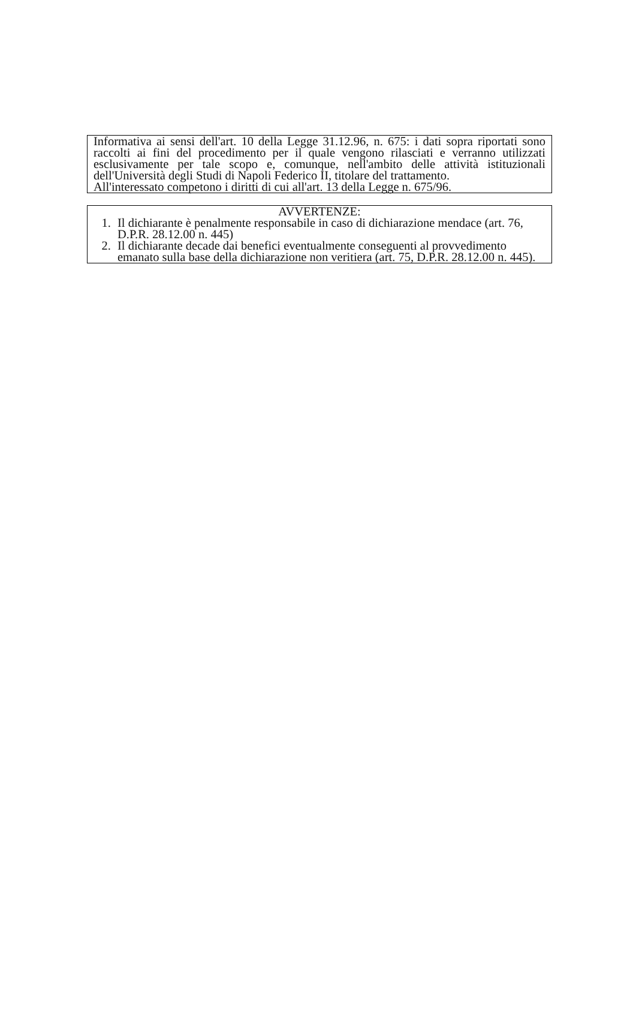Informativa ai sensi dell'art. 10 della Legge 31.12.96, n. 675: i dati sopra riportati sono raccolti ai fini del procedimento per il quale vengono rilasciati e verranno utilizzati esclusivamente per tale scopo e, comunque, nell'ambito delle attività istituzionali dell'Università degli Studi di Napoli Federico II, titolare del trattamento.
All'interessato competono i diritti di cui all'art. 13 della Legge n. 675/96.
AVVERTENZE:
1. Il dichiarante è penalmente responsabile in caso di dichiarazione mendace (art. 76, D.P.R. 28.12.00 n. 445)
2. Il dichiarante decade dai benefici eventualmente conseguenti al provvedimento emanato sulla base della dichiarazione non veritiera (art. 75, D.P.R. 28.12.00 n. 445).